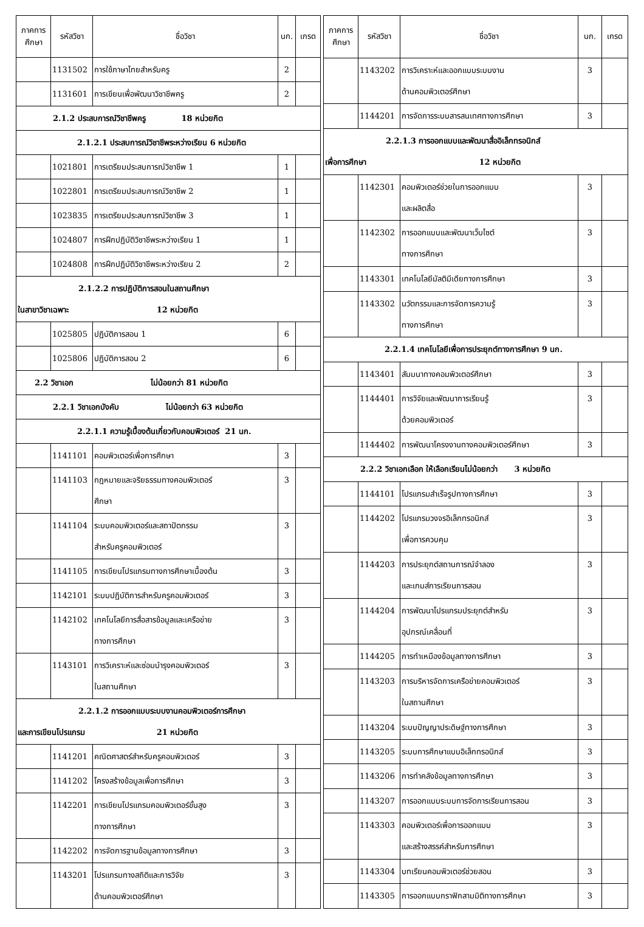| ภาคการศึกษา | รหัสวิชา | ชื่อวิชา | นก. | เกรด |
| --- | --- | --- | --- | --- |
| | 1131502 | การใช้ภาษาไทยสำหรับครู | 2 | |
| | 1131601 | การเขียนเพื่อพัฒนาวิชาชีพครู | 2 | |
| 2.1.2 ประสบการณ์วิชาชีพครู 18 หน่วยกิต | | | | |
| 2.1.2.1 ประสบการณ์วิชาชีพระหว่างเรียน 6 หน่วยกิต | | | | |
| | 1021801 | การเตรียมประสบการณ์วิชาชีพ 1 | 1 | |
| | 1022801 | การเตรียมประสบการณ์วิชาชีพ 2 | 1 | |
| | 1023835 | การเตรียมประสบการณ์วิชาชีพ 3 | 1 | |
| | 1024807 | การฝึกปฏิบัติวิชาชีพระหว่างเรียน 1 | 1 | |
| | 1024808 | การฝึกปฏิบัติวิชาชีพระหว่างเรียน 2 | 2 | |
| 2.1.2.2 การปฏิบัติการสอนในสถานศึกษา ในสาขาวิชาเฉพาะ 12 หน่วยกิต | | | | |
| | 1025805 | ปฏิบัติการสอน 1 | 6 | |
| | 1025806 | ปฏิบัติการสอน 2 | 6 | |
| 2.2 วิชาเอก ไม่น้อยกว่า 81 หน่วยกิต | | | | |
| 2.2.1 วิชาเอกบังคับ ไม่น้อยกว่า 63 หน่วยกิต | | | | |
| 2.2.1.1 ความรู้เบื้องต้นเกี่ยวกับคอมพิวเตอร์ 21 นก. | | | | |
| | 1141101 | คอมพิวเตอร์เพื่อการศึกษา | 3 | |
| | 1141103 | กฎหมายและจริยธรรมทางคอมพิวเตอร์ ศึกษา | 3 | |
| | 1141104 | ระบบคอมพิวเตอร์และสถาปัตกรรม สำหรับครูคอมพิวเตอร์ | 3 | |
| | 1141105 | การเขียนโปรแกรมทางการศึกษาเบื้องต้น | 3 | |
| | 1142101 | ระบบปฏิบัติการสำหรับครูคอมพิวเตอร์ | 3 | |
| | 1142102 | เทคโนโลยีการสื่อสารข้อมูลและเครือข่าย ทางการศึกษา | 3 | |
| | 1143101 | การวิเคราะห์และซ่อมบำรุงคอมพิวเตอร์ ในสถานศึกษา | 3 | |
| 2.2.1.2 การออกแบบระบบงานคอมพิวเตอร์การศึกษา และการเขียนโปรแกรม 21 หน่วยกิต | | | | |
| | 1141201 | คณิตศาสตร์สำหรับครูคอมพิวเตอร์ | 3 | |
| | 1141202 | โครงสร้างข้อมูลเพื่อการศึกษา | 3 | |
| | 1142201 | การเขียนโปรแกรมคอมพิวเตอร์ขั้นสูง ทางการศึกษา | 3 | |
| | 1142202 | การจัดการฐานข้อมูลทางการศึกษา | 3 | |
| | 1143201 | โปรแกรมทางสถิติและการวิจัย ด้านคอมพิวเตอร์ศึกษา | 3 | |
| ภาคการศึกษา | รหัสวิชา | ชื่อวิชา | นก. | เกรด |
| --- | --- | --- | --- | --- |
| | 1143202 | การวิเคราะห์และออกแบบระบบงาน ด้านคอมพิวเตอร์ศึกษา | 3 | |
| | 1144201 | การจัดการระบบสารสนเทศทางการศึกษา | 3 | |
| 2.2.1.3 การออกแบบและพัฒนาสื่ออิเล็กทรอนิกส์ เพื่อการศึกษา 12 หน่วยกิต | | | | |
| | 1142301 | คอมพิวเตอร์ช่วยในการออกแบบ และผลิตสื่อ | 3 | |
| | 1142302 | การออกแบบและพัฒนาเว็บไซต์ ทางการศึกษา | 3 | |
| | 1143301 | เทคโนโลยีมัลติมีเดียทางการศึกษา | 3 | |
| | 1143302 | นวัตกรรมและการจัดการความรู้ ทางการศึกษา | 3 | |
| 2.2.1.4 เทคโนโลยีเพื่อการประยุกต์ทางการศึกษา 9 นก. | | | | |
| | 1143401 | สัมมนาทางคอมพิวเตอร์ศึกษา | 3 | |
| | 1144401 | การวิจัยและพัฒนาการเรียนรู้ ด้วยคอมพิวเตอร์ | 3 | |
| | 1144402 | การพัฒนาโครงงานทางคอมพิวเตอร์ศึกษา | 3 | |
| 2.2.2 วิชาเอกเลือก ให้เลือกเรียนไม่น้อยกว่า 3 หน่วยกิต | | | | |
| | 1144101 | โปรแกรมสำเร็จรูปทางการศึกษา | 3 | |
| | 1144202 | โปรแกรมวงจรอิเล็กทรอนิกส์ เพื่อการควบคุม | 3 | |
| | 1144203 | การประยุกต์สถานการณ์จำลอง และเกมส์การเรียนการสอน | 3 | |
| | 1144204 | การพัฒนาโปรแกรมประยุกต์สำหรับ อุปกรณ์เคลื่อนที่ | 3 | |
| | 1144205 | การทำเหมืองข้อมูลทางการศึกษา | 3 | |
| | 1143203 | การบริหารจัดการเครือข่ายคอมพิวเตอร์ ในสถานศึกษา | 3 | |
| | 1143204 | ระบบปัญญาประดิษฐ์ทางการศึกษา | 3 | |
| | 1143205 | ระบบการศึกษาแบบอิเล็กทรอนิกส์ | 3 | |
| | 1143206 | การทำคลังข้อมูลทางการศึกษา | 3 | |
| | 1143207 | การออกแบบระบบการจัดการเรียนการสอน | 3 | |
| | 1143303 | คอมพิวเตอร์เพื่อการออกแบบ และสร้างสรรค์สำหรับการศึกษา | 3 | |
| | 1143304 | บทเรียนคอมพิวเตอร์ช่วยสอน | 3 | |
| | 1143305 | การออกแบบกราฟิกสามมิติทางการศึกษา | 3 | |